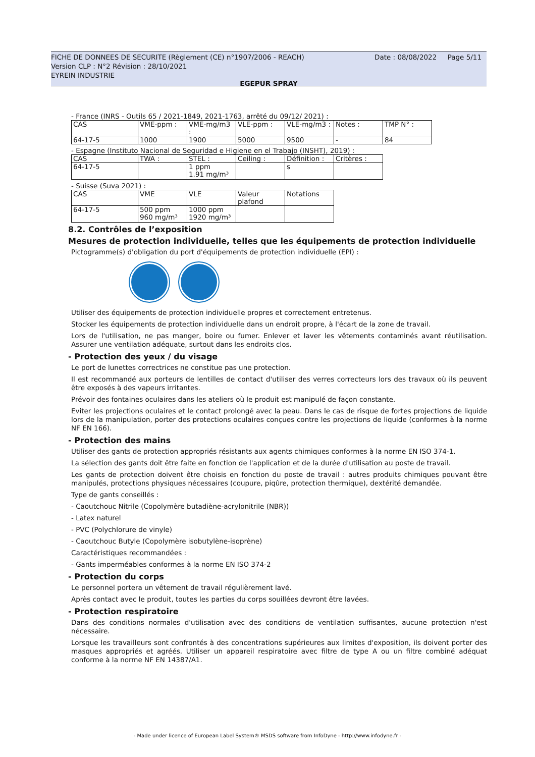Date : 08/08/2022 Page 5/11
FICHE DE DONNEES DE SECURITE (Règlement (CE) n°1907/2006 - REACH)
Version CLP : N°2 Révision : 28/10/2021
EYREIN INDUSTRIE
EGEPUR SPRAY
- France (INRS - Outils 65 / 2021-1849, 2021-1763, arrêté du 09/12/ 2021) :
| CAS | VME-ppm : | VME-mg/m3 : | VLE-ppm : | VLE-mg/m3 : | Notes : | TMP N° : |
| 64-17-5 | 1000 | 1900 | 5000 | 9500 | - | 84 |
- Espagne (Instituto Nacional de Seguridad e Higiene en el Trabajo (INSHT), 2019) :
| CAS | TWA : | STEL : | Ceiling : | Définition : | Critères : |
| 64-17-5 | | 1 ppm 1.91 mg/m³ | | s | |
- Suisse (Suva 2021) :
| CAS | VME | VLE | Valeur plafond | Notations |
| 64-17-5 | 500 ppm 960 mg/m³ | 1000 ppm 1920 mg/m³ | | |
8.2. Contrôles de l’exposition
Mesures de protection individuelle, telles que les équipements de protection individuelle
Pictogramme(s) d'obligation du port d'équipements de protection individuelle (EPI) :
Utiliser des équipements de protection individuelle propres et correctement entretenus.
Stocker les équipements de protection individuelle dans un endroit propre, à l'écart de la zone de travail.
Lors de l'utilisation, ne pas manger, boire ou fumer. Enlever et laver les vêtements contaminés avant réutilisation. Assurer une ventilation adéquate, surtout dans les endroits clos.
- Protection des yeux / du visage
Le port de lunettes correctrices ne constitue pas une protection.
Il est recommandé aux porteurs de lentilles de contact d'utiliser des verres correcteurs lors des travaux où ils peuvent être exposés à des vapeurs irritantes.
Prévoir des fontaines oculaires dans les ateliers où le produit est manipulé de façon constante.
Eviter les projections oculaires et le contact prolongé avec la peau. Dans le cas de risque de fortes projections de liquide lors de la manipulation, porter des protections oculaires conçues contre les projections de liquide (conformes à la norme NF EN 166).
- Protection des mains
Utiliser des gants de protection appropriés résistants aux agents chimiques conformes à la norme EN ISO 374-1.
La sélection des gants doit être faite en fonction de l'application et de la durée d'utilisation au poste de travail.
Les gants de protection doivent être choisis en fonction du poste de travail : autres produits chimiques pouvant être manipulés, protections physiques nécessaires (coupure, piqûre, protection thermique), dextérité demandée.
Type de gants conseillés :
- Caoutchouc Nitrile (Copolymère butadiène-acrylonitrile (NBR))
- Latex naturel
- PVC (Polychlorure de vinyle)
- Caoutchouc Butyle (Copolymère isobutylène-isoprène)
Caractéristiques recommandées :
- Gants imperméables conformes à la norme EN ISO 374-2
- Protection du corps
Le personnel portera un vêtement de travail régulièrement lavé.
Après contact avec le produit, toutes les parties du corps souillées devront être lavées.
- Protection respiratoire
Dans des conditions normales d'utilisation avec des conditions de ventilation suffisantes, aucune protection n'est nécessaire.
Lorsque les travailleurs sont confrontés à des concentrations supérieures aux limites d'exposition, ils doivent porter des masques appropriés et agréés. Utiliser un appareil respiratoire avec filtre de type A ou un filtre combiné adéquat conforme à la norme NF EN 14387/A1.
- Made under licence of European Label System® MSDS software from InfoDyne - http://www.infodyne.fr -